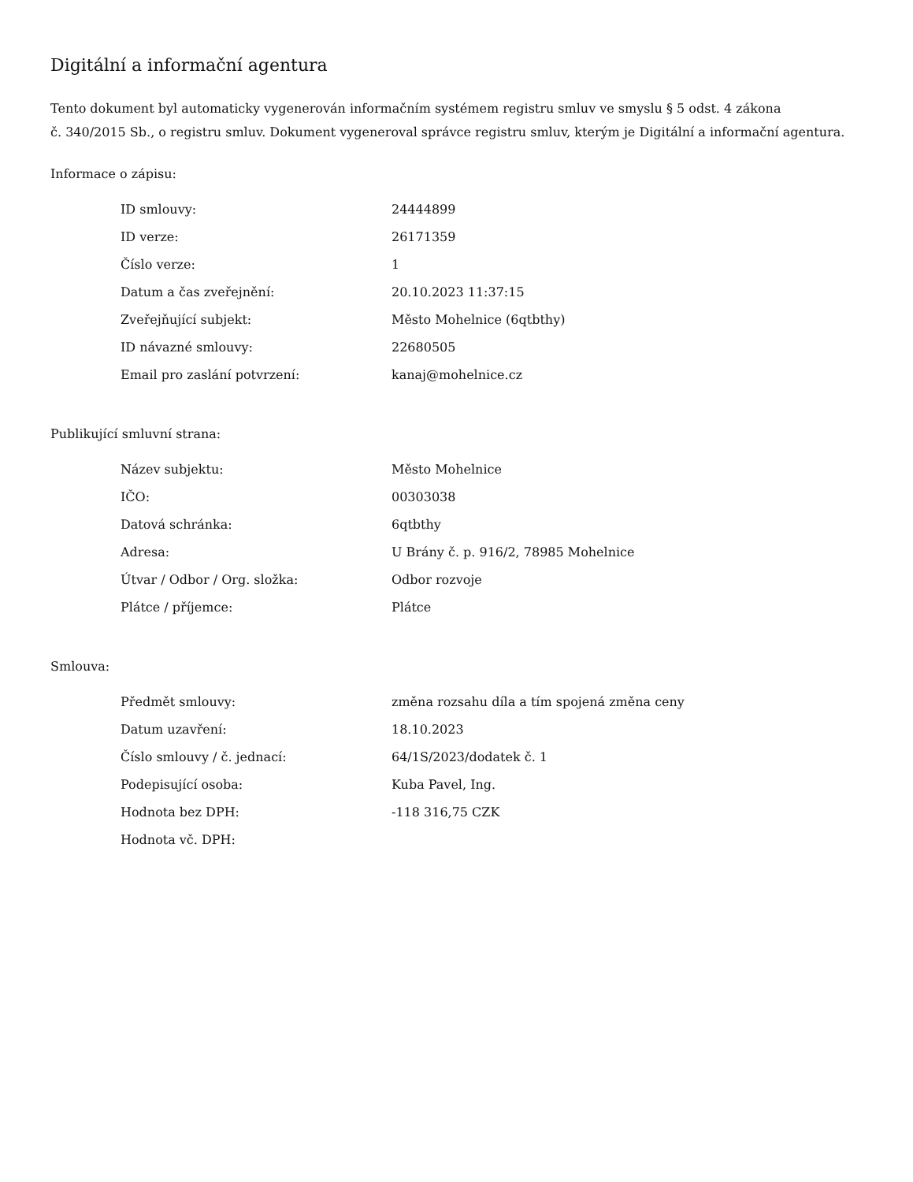Digitální a informační agentura
Tento dokument byl automaticky vygenerován informačním systémem registru smluv ve smyslu § 5 odst. 4 zákona
č. 340/2015 Sb., o registru smluv. Dokument vygeneroval správce registru smluv, kterým je Digitální a informační agentura.
Informace o zápisu:
| ID smlouvy: | 24444899 |
| ID verze: | 26171359 |
| Číslo verze: | 1 |
| Datum a čas zveřejnění: | 20.10.2023 11:37:15 |
| Zveřejňující subjekt: | Město Mohelnice (6qtbthy) |
| ID návazné smlouvy: | 22680505 |
| Email pro zaslání potvrzení: | kanaj@mohelnice.cz |
Publikující smluvní strana:
| Název subjektu: | Město Mohelnice |
| IČO: | 00303038 |
| Datová schránka: | 6qtbthy |
| Adresa: | U Brány č. p. 916/2, 78985 Mohelnice |
| Útvar / Odbor / Org. složka: | Odbor rozvoje |
| Plátce / příjemce: | Plátce |
Smlouva:
| Předmět smlouvy: | změna rozsahu díla a tím spojená změna ceny |
| Datum uzavření: | 18.10.2023 |
| Číslo smlouvy / č. jednací: | 64/1S/2023/dodatek č. 1 |
| Podepisující osoba: | Kuba Pavel, Ing. |
| Hodnota bez DPH: | -118 316,75 CZK |
| Hodnota vč. DPH: | |